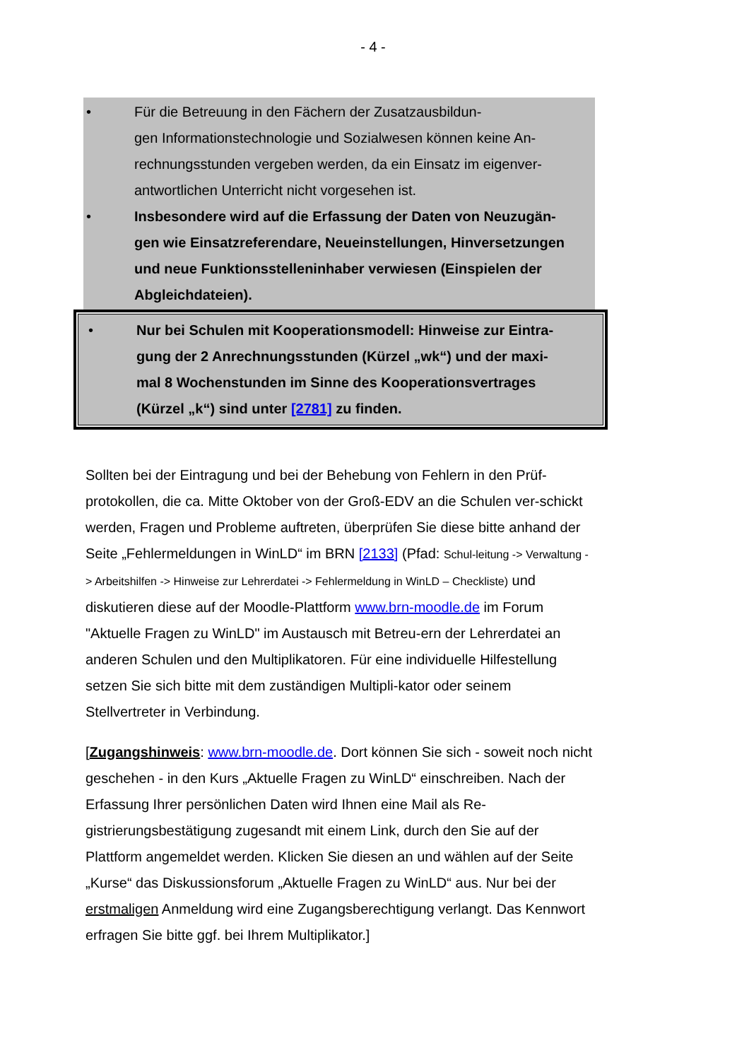- 4 -
• Für die Betreuung in den Fächern der Zusatzausbildun-
gen Informationstechnologie und Sozialwesen können keine An-
rechnungsstunden vergeben werden, da ein Einsatz im eigenver-
antwortlichen Unterricht nicht vorgesehen ist.
• Insbesondere wird auf die Erfassung der Daten von Neuzugän-
gen wie Einsatzreferendare, Neueinstellungen, Hinversetzungen
und neue Funktionsstelleninhaber verwiesen (Einspielen der
Abgleichdateien).
• Nur bei Schulen mit Kooperationsmodell: Hinweise zur Eintra-
gung der 2 Anrechnungsstunden (Kürzel „wk“) und der maxi-
mal 8 Wochenstunden im Sinne des Kooperationsvertrages
(Kürzel „k“) sind unter [2781] zu finden.
Sollten bei der Eintragung und bei der Behebung von Fehlern in den Prüf-protokollen, die ca. Mitte Oktober von der Groß-EDV an die Schulen ver-schickt werden, Fragen und Probleme auftreten, überprüfen Sie diese bitte anhand der Seite „Fehlermeldungen in WinLD“ im BRN [2133] (Pfad: Schul-leitung -> Verwaltung -> Arbeitshilfen -> Hinweise zur Lehrerdatei -> Fehlermeldung in WinLD – Checkliste) und diskutieren diese auf der Moodle-Plattform www.brn-moodle.de im Forum "Aktuelle Fragen zu WinLD" im Austausch mit Betreu-ern der Lehrerdatei an anderen Schulen und den Multiplikatoren. Für eine individuelle Hilfestellung setzen Sie sich bitte mit dem zuständigen Multipli-kator oder seinem Stellvertreter in Verbindung.
[Zugangshinweis: www.brn-moodle.de. Dort können Sie sich - soweit noch nicht geschehen - in den Kurs „Aktuelle Fragen zu WinLD“ einschreiben. Nach der Erfassung Ihrer persönlichen Daten wird Ihnen eine Mail als Re-gistrierungsbestätigung zugesandt mit einem Link, durch den Sie auf der Plattform angemeldet werden. Klicken Sie diesen an und wählen auf der Seite „Kurse“ das Diskussionsforum „Aktuelle Fragen zu WinLD“ aus. Nur bei der erstmaligen Anmeldung wird eine Zugangsberechtigung verlangt. Das Kennwort erfragen Sie bitte ggf. bei Ihrem Multiplikator.]